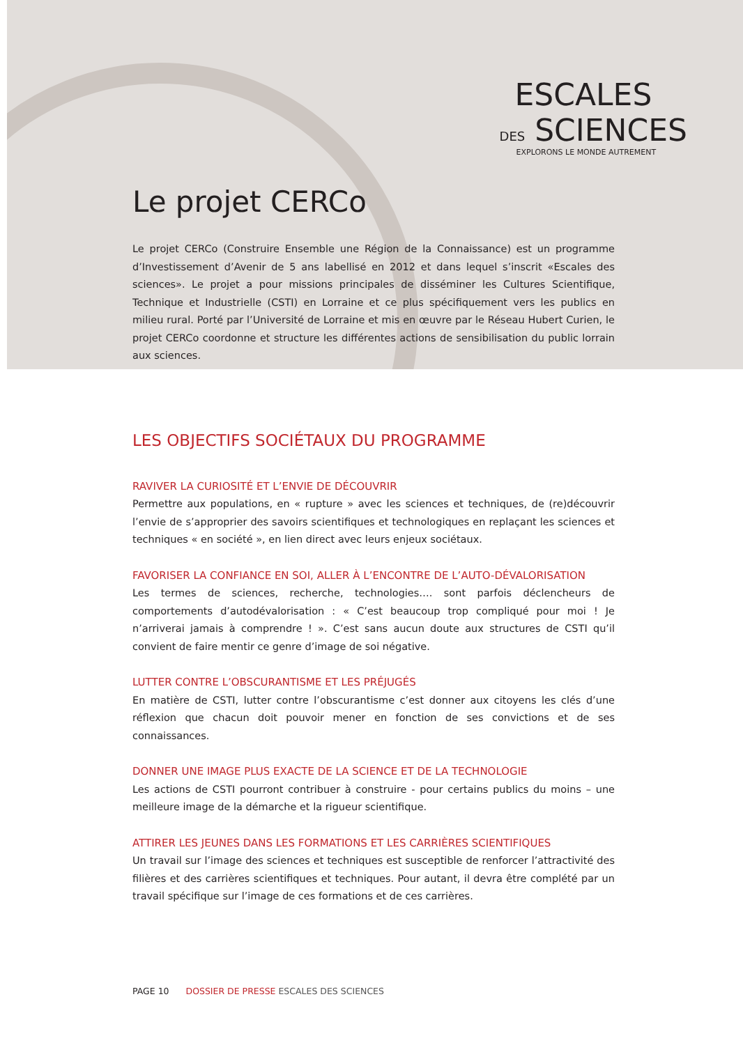ESCALES
DES SCIENCES
EXPLORONS LE MONDE AUTREMENT
Le projet CERCo
Le projet CERCo (Construire Ensemble une Région de la Connaissance) est un programme d’Investissement d’Avenir de 5 ans labellisé en 2012 et dans lequel s’inscrit «Escales des sciences». Le projet a pour missions principales de disséminer les Cultures Scientifique, Technique et Industrielle (CSTI) en Lorraine et ce plus spécifiquement vers les publics en milieu rural. Porté par l’Université de Lorraine et mis en œuvre par le Réseau Hubert Curien, le projet CERCo coordonne et structure les différentes actions de sensibilisation du public lorrain aux sciences.
LES OBJECTIFS SOCIÉTAUX DU PROGRAMME
RAVIVER LA CURIOSITÉ ET L’ENVIE DE DÉCOUVRIR
Permettre aux populations, en « rupture » avec les sciences et techniques, de (re)découvrir l’envie de s’approprier des savoirs scientifiques et technologiques en replaçant les sciences et techniques « en société », en lien direct avec leurs enjeux sociétaux.
FAVORISER LA CONFIANCE EN SOI, ALLER À L’ENCONTRE DE L’AUTO-DÉVALORISATION
Les termes de sciences, recherche, technologies…. sont parfois déclencheurs de comportements d’autodévalorisation : « C’est beaucoup trop compliqué pour moi ! Je n’arriverai jamais à comprendre ! ». C’est sans aucun doute aux structures de CSTI qu’il convient de faire mentir ce genre d’image de soi négative.
LUTTER CONTRE L’OBSCURANTISME ET LES PRÉJUGÉS
En matière de CSTI, lutter contre l’obscurantisme c’est donner aux citoyens les clés d’une réflexion que chacun doit pouvoir mener en fonction de ses convictions et de ses connaissances.
DONNER UNE IMAGE PLUS EXACTE DE LA SCIENCE ET DE LA TECHNOLOGIE
Les actions de CSTI pourront contribuer à construire - pour certains publics du moins – une meilleure image de la démarche et la rigueur scientifique.
ATTIRER LES JEUNES DANS LES FORMATIONS ET LES CARRIÈRES SCIENTIFIQUES
Un travail sur l’image des sciences et techniques est susceptible de renforcer l’attractivité des filières et des carrières scientifiques et techniques. Pour autant, il devra être complété par un travail spécifique sur l’image de ces formations et de ces carrières.
PAGE 10 DOSSIER DE PRESSE ESCALES DES SCIENCES